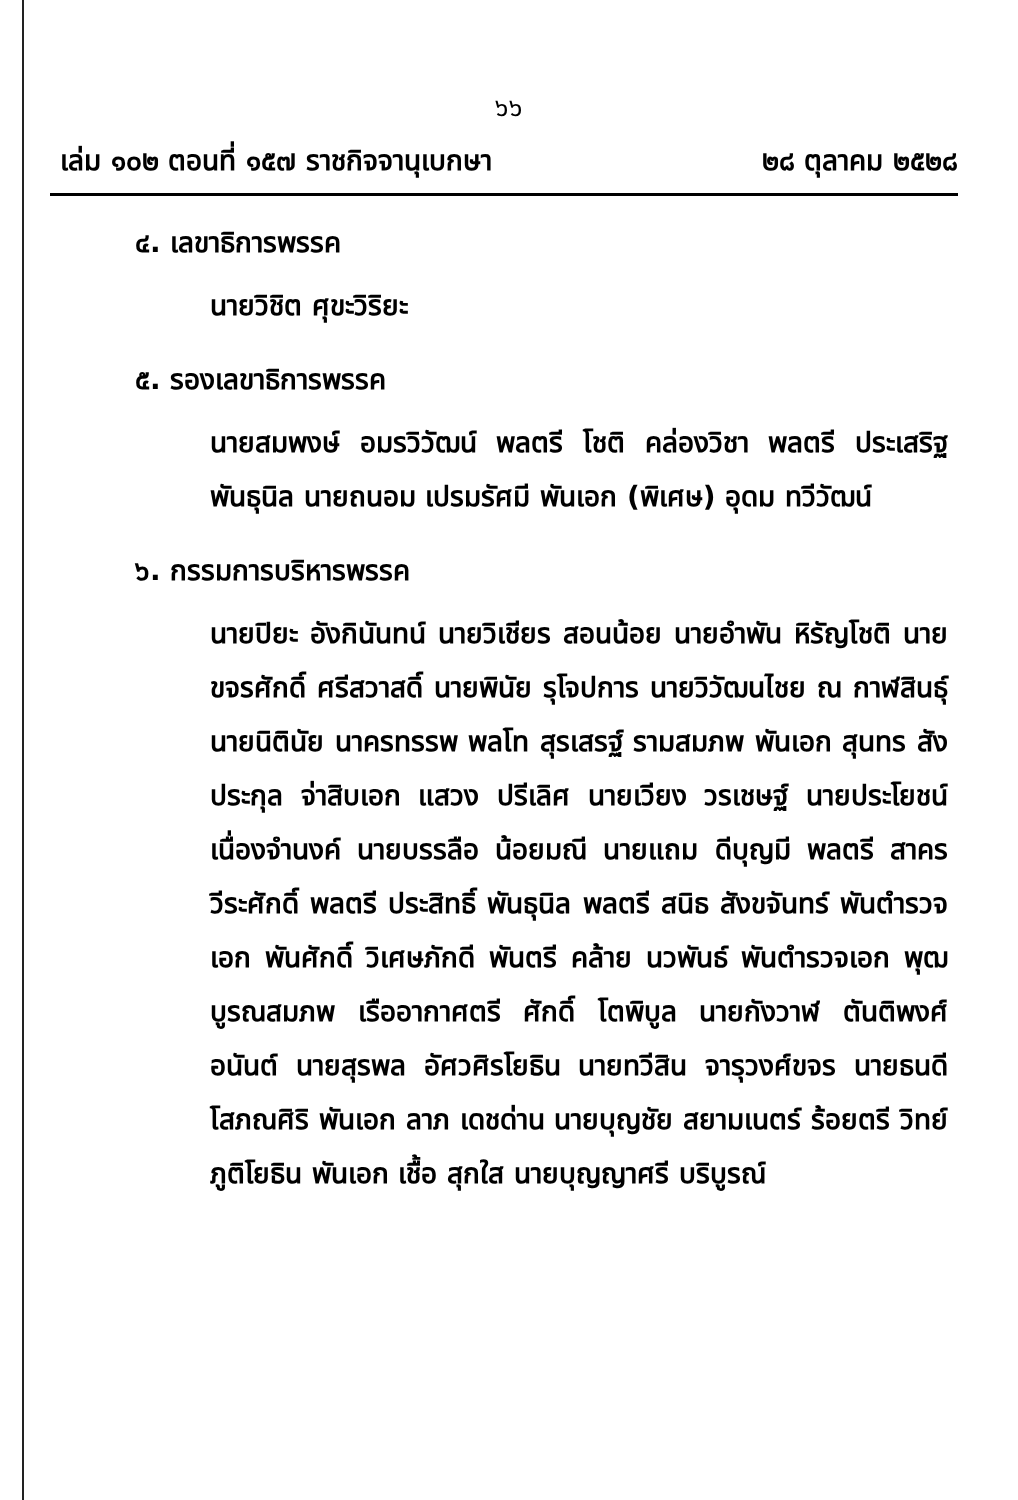๖๖
เล่ม ๑๐๒ ตอนที่ ๑๕๗ ราชกิจจานุเบกษา ๒๘ ตุลาคม ๒๕๒๘
๔. เลขาธิการพรรค
นายวิชิต ศุขะวิริยะ
๕. รองเลขาธิการพรรค
นายสมพงษ์ อมรวิวัฒน์ พลตรี โชติ คล่องวิชา พลตรี ประเสริฐ พันธุนิล นายถนอม เปรมรัศมี พันเอก (พิเศษ) อุดม ทวีวัฒน์
๖. กรรมการบริหารพรรค
นายปิยะ อังกินันทน์ นายวิเชียร สอนน้อย นายอำพัน หิรัญโชติ นายขจรศักดิ์ ศรีสวาสดิ์ นายพินัย รุโจปการ นายวิวัฒนไชย ณ กาฬสินธุ์ นายนิตินัย นาครทรรพ พลโท สุรเสรฐ์ รามสมภพ พันเอก สุนทร สังประกุล จ่าสิบเอก แสวง ปรีเลิศ นายเวียง วรเชษฐ์ นายประโยชน์ เนื่องจำนงค์ นายบรรลือ น้อยมณี นายแถม ดีบุญมี พลตรี สาคร วีระศักดิ์ พลตรี ประสิทธิ์ พันธุนิล พลตรี สนิธ สังขจันทร์ พันตำรวจเอก พันศักดิ์ วิเศษภักดี พันตรี คล้าย นวพันธ์ พันตำรวจเอก พุฒ บูรณสมภพ เรืออากาศตรี ศักดิ์ โตพิบูล นายกังวาฬ ตันติพงศ์อนันต์ นายสุรพล อัศวศิรโยธิน นายทวีสิน จารุวงศ์ขจร นายธนดี โสภณศิริ พันเอก ลาภ เดชด่าน นายบุญชัย สยามเนตร์ ร้อยตรี วิทย์ ภูติโยธิน พันเอก เชื้อ สุกใส นายบุญญาศรี บริบูรณ์